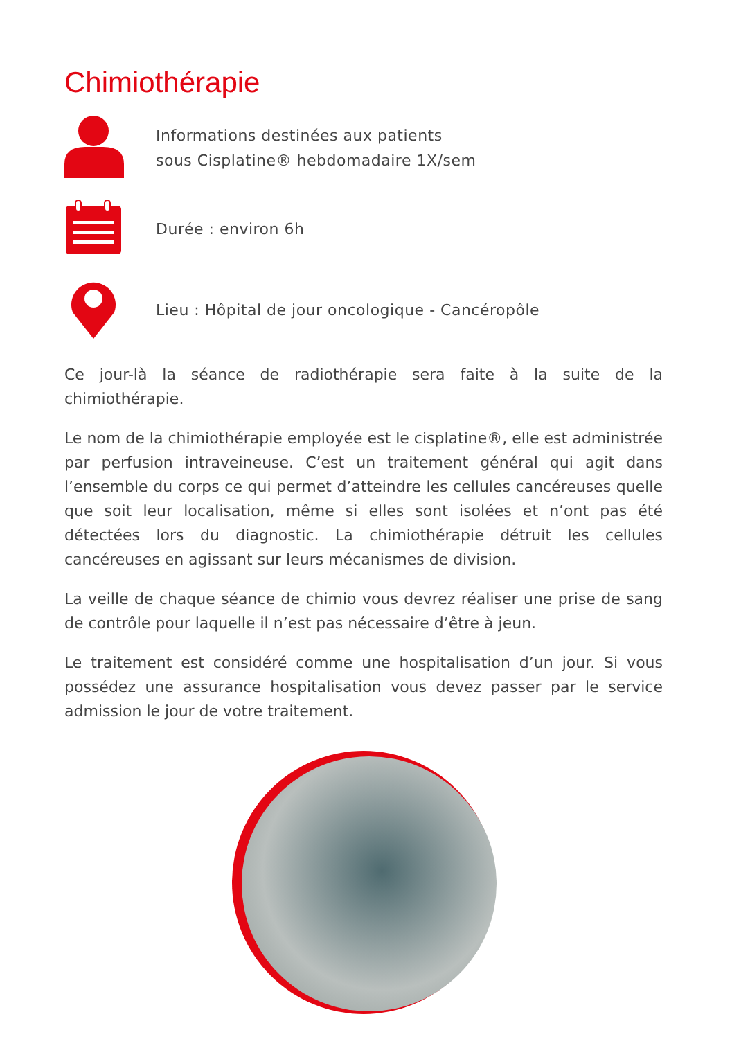Chimiothérapie
Informations destinées aux patients
sous Cisplatine® hebdomadaire 1X/sem
Durée : environ 6h
Lieu : Hôpital de jour oncologique - Cancéropôle
Ce jour-là la séance de radiothérapie sera faite à la suite de la chimiothérapie.
Le nom de la chimiothérapie employée est le cisplatine®, elle est administrée par perfusion intraveineuse. C’est un traitement général qui agit dans l’ensemble du corps ce qui permet d’atteindre les cellules cancéreuses quelle que soit leur localisation, même si elles sont isolées et n’ont pas été détectées lors du diagnostic. La chimiothérapie détruit les cellules cancéreuses en agissant sur leurs mécanismes de division.
La veille de chaque séance de chimio vous devrez réaliser une prise de sang de contrôle pour laquelle il n’est pas nécessaire d’être à jeun.
Le traitement est considéré comme une hospitalisation d’un jour. Si vous possédez une assurance hospitalisation vous devez passer par le service admission le jour de votre traitement.